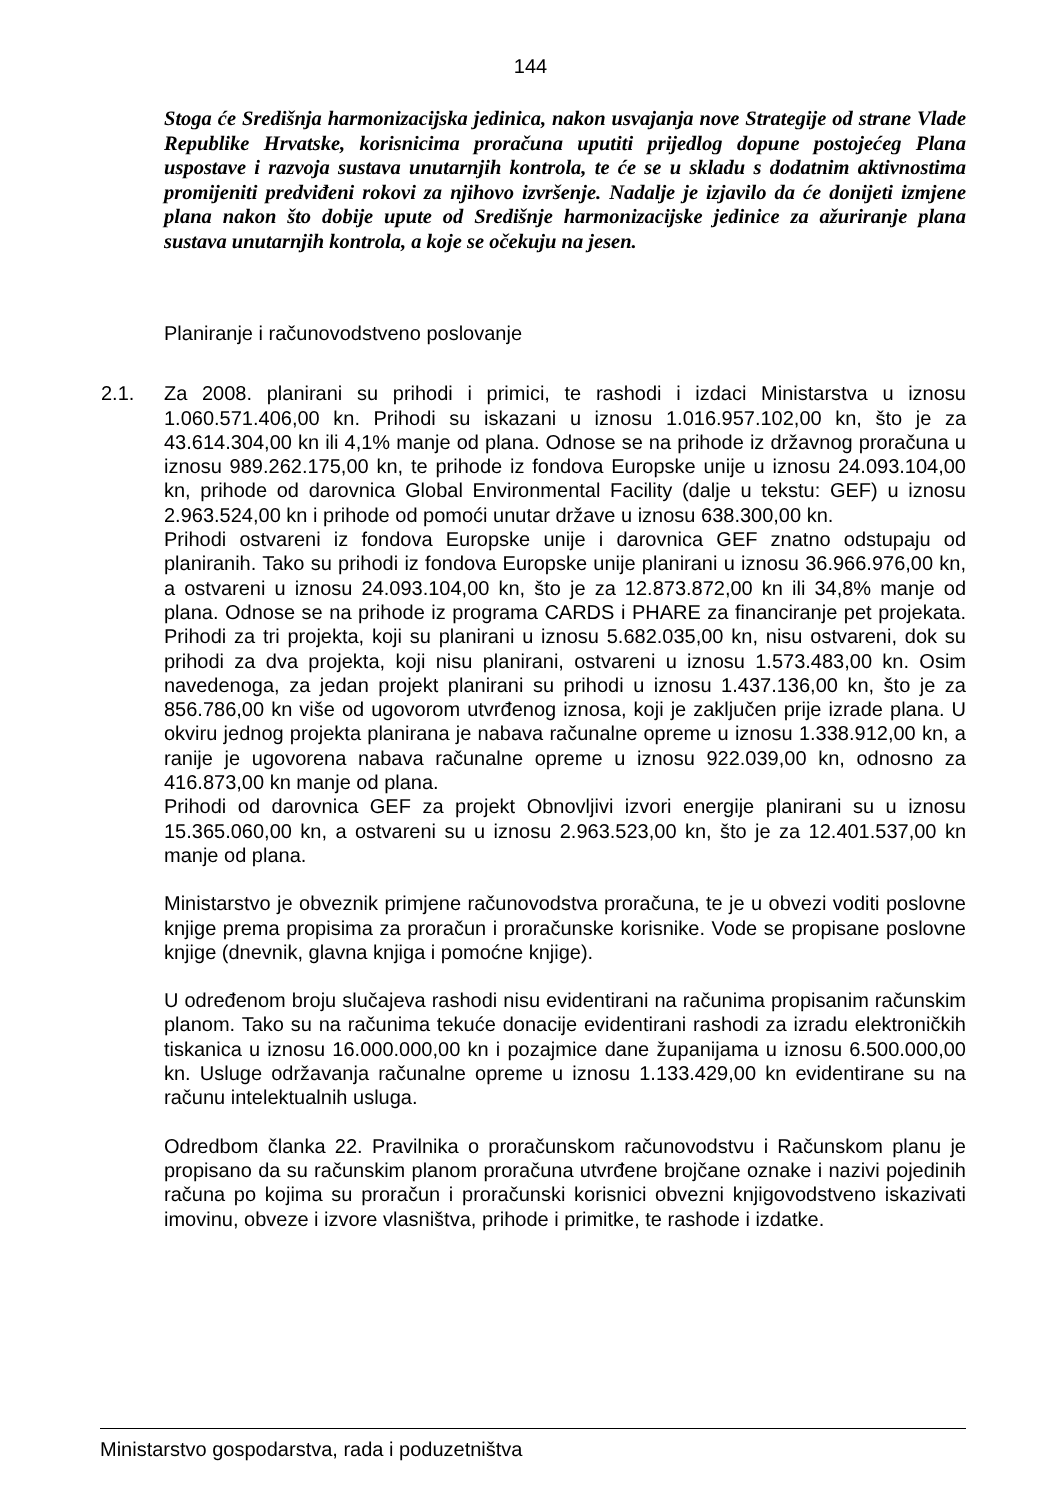144
Stoga će Središnja harmonizacijska jedinica, nakon usvajanja nove Strategije od strane Vlade Republike Hrvatske, korisnicima proračuna uputiti prijedlog dopune postojećeg Plana uspostave i razvoja sustava unutarnjih kontrola, te će se u skladu s dodatnim aktivnostima promijeniti predviđeni rokovi za njihovo izvršenje. Nadalje je izjavilo da će donijeti izmjene plana nakon što dobije upute od Središnje harmonizacijske jedinice za ažuriranje plana sustava unutarnjih kontrola, a koje se očekuju na jesen.
Planiranje i računovodstveno poslovanje
2.1.
Za 2008. planirani su prihodi i primici, te rashodi i izdaci Ministarstva u iznosu 1.060.571.406,00 kn. Prihodi su iskazani u iznosu 1.016.957.102,00 kn, što je za 43.614.304,00 kn ili 4,1% manje od plana. Odnose se na prihode iz državnog proračuna u iznosu 989.262.175,00 kn, te prihode iz fondova Europske unije u iznosu 24.093.104,00 kn, prihode od darovnica Global Environmental Facility (dalje u tekstu: GEF) u iznosu 2.963.524,00 kn i prihode od pomoći unutar države u iznosu 638.300,00 kn.
Prihodi ostvareni iz fondova Europske unije i darovnica GEF znatno odstupaju od planiranih. Tako su prihodi iz fondova Europske unije planirani u iznosu 36.966.976,00 kn, a ostvareni u iznosu 24.093.104,00 kn, što je za 12.873.872,00 kn ili 34,8% manje od plana. Odnose se na prihode iz programa CARDS i PHARE za financiranje pet projekata. Prihodi za tri projekta, koji su planirani u iznosu 5.682.035,00 kn, nisu ostvareni, dok su prihodi za dva projekta, koji nisu planirani, ostvareni u iznosu 1.573.483,00 kn. Osim navedenoga, za jedan projekt planirani su prihodi u iznosu 1.437.136,00 kn, što je za 856.786,00 kn više od ugovorom utvrđenog iznosa, koji je zaključen prije izrade plana. U okviru jednog projekta planirana je nabava računalne opreme u iznosu 1.338.912,00 kn, a ranije je ugovorena nabava računalne opreme u iznosu 922.039,00 kn, odnosno za 416.873,00 kn manje od plana.
Prihodi od darovnica GEF za projekt Obnovljivi izvori energije planirani su u iznosu 15.365.060,00 kn, a ostvareni su u iznosu 2.963.523,00 kn, što je za 12.401.537,00 kn manje od plana.
Ministarstvo je obveznik primjene računovodstva proračuna, te je u obvezi voditi poslovne knjige prema propisima za proračun i proračunske korisnike. Vode se propisane poslovne knjige (dnevnik, glavna knjiga i pomoćne knjige).
U određenom broju slučajeva rashodi nisu evidentirani na računima propisanim računskim planom. Tako su na računima tekuće donacije evidentirani rashodi za izradu elektroničkih tiskanica u iznosu 16.000.000,00 kn i pozajmice dane županijama u iznosu 6.500.000,00 kn. Usluge održavanja računalne opreme u iznosu 1.133.429,00 kn evidentirane su na računu intelektualnih usluga.
Odredbom članka 22. Pravilnika o proračunskom računovodstvu i Računskom planu je propisano da su računskim planom proračuna utvrđene brojčane oznake i nazivi pojedinih računa po kojima su proračun i proračunski korisnici obvezni knjigovodstveno iskazivati imovinu, obveze i izvore vlasništva, prihode i primitke, te rashode i izdatke.
Ministarstvo gospodarstva, rada i poduzetništva